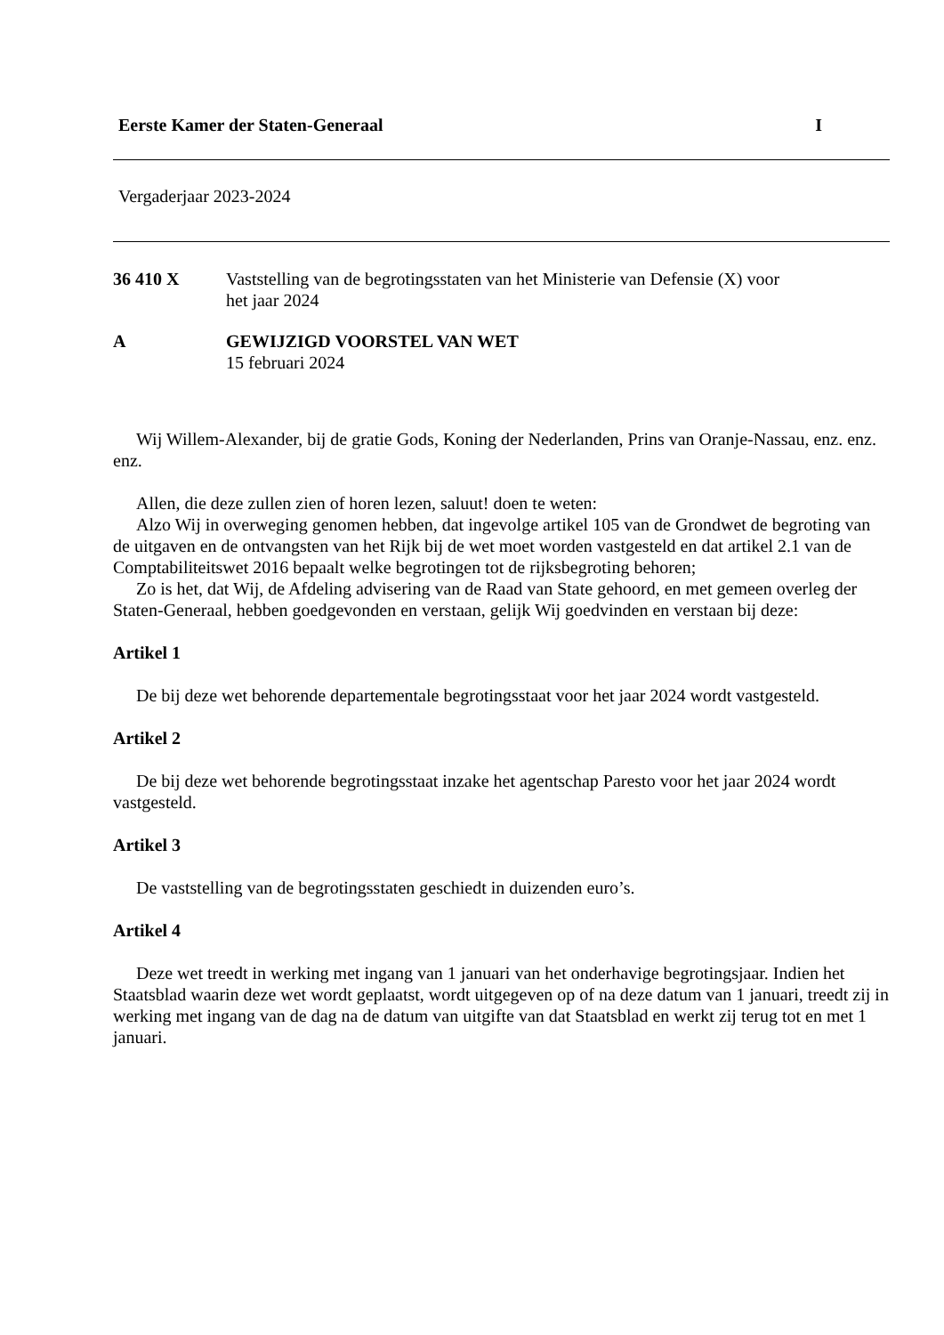Eerste Kamer der Staten-Generaal I
Vergaderjaar 2023-2024
36 410 X Vaststelling van de begrotingsstaten van het Ministerie van Defensie (X) voor
het jaar 2024
A GEWIJZIGD VOORSTEL VAN WET
15 februari 2024
Wij Willem-Alexander, bij de gratie Gods, Koning der Nederlanden, Prins van Oranje-Nassau, enz. enz. enz.
Allen, die deze zullen zien of horen lezen, saluut! doen te weten:
Alzo Wij in overweging genomen hebben, dat ingevolge artikel 105 van de Grondwet de begroting van de uitgaven en de ontvangsten van het Rijk bij de wet moet worden vastgesteld en dat artikel 2.1 van de Comptabiliteitswet 2016 bepaalt welke begrotingen tot de rijksbegroting behoren;
Zo is het, dat Wij, de Afdeling advisering van de Raad van State gehoord, en met gemeen overleg der Staten-Generaal, hebben goedgevonden en verstaan, gelijk Wij goedvinden en verstaan bij deze:
Artikel 1
De bij deze wet behorende departementale begrotingsstaat voor het jaar 2024 wordt vastgesteld.
Artikel 2
De bij deze wet behorende begrotingsstaat inzake het agentschap Paresto voor het jaar 2024 wordt vastgesteld.
Artikel 3
De vaststelling van de begrotingsstaten geschiedt in duizenden euro’s.
Artikel 4
Deze wet treedt in werking met ingang van 1 januari van het onderhavige begrotingsjaar. Indien het Staatsblad waarin deze wet wordt geplaatst, wordt uitgegeven op of na deze datum van 1 januari, treedt zij in werking met ingang van de dag na de datum van uitgifte van dat Staatsblad en werkt zij terug tot en met 1 januari.